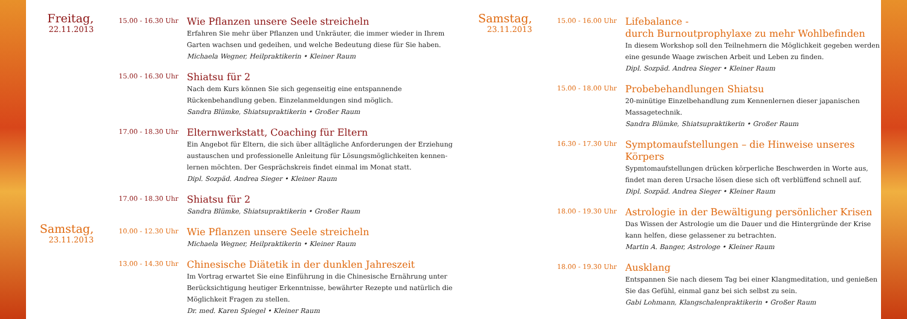Freitag,
22.11.2013
15.00 - 16.30 Uhr
Wie Pflanzen unsere Seele streicheln
Erfahren Sie mehr über Pflanzen und Unkräuter, die immer wieder in Ihrem Garten wachsen und gedeihen, und welche Bedeutung diese für Sie haben.
Michaela Wegner, Heilpraktikerin • Kleiner Raum
15.00 - 16.30 Uhr
Shiatsu für 2
Nach dem Kurs können Sie sich gegenseitig eine entspannende Rückenbehandlung geben. Einzelanmeldungen sind möglich.
Sandra Blümke, Shiatsupraktikerin • Großer Raum
17.00 - 18.30 Uhr
Elternwerkstatt, Coaching für Eltern
Ein Angebot für Eltern, die sich über alltägliche Anforderungen der Erziehung austauschen und professionelle Anleitung für Lösungsmöglichkeiten kennen-lernen möchten. Der Gesprächskreis findet einmal im Monat statt.
Dipl. Sozpäd. Andrea Sieger • Kleiner Raum
17.00 - 18.30 Uhr
Shiatsu für 2
Sandra Blümke, Shiatsupraktikerin • Großer Raum
Samstag,
23.11.2013
10.00 - 12.30 Uhr
Wie Pflanzen unsere Seele streicheln
Michaela Wegner, Heilpraktikerin • Kleiner Raum
13.00 - 14.30 Uhr
Chinesische Diätetik in der dunklen Jahreszeit
Im Vortrag erwartet Sie eine Einführung in die Chinesische Ernährung unter Berücksichtigung heutiger Erkenntnisse, bewährter Rezepte und natürlich die Möglichkeit Fragen zu stellen.
Dr. med. Karen Spiegel • Kleiner Raum
Samstag,
23.11.2013
15.00 - 16.00 Uhr
Lifebalance -
durch Burnoutprophylaxe zu mehr Wohlbefinden
In diesem Workshop soll den Teilnehmern die Möglichkeit gegeben werden eine gesunde Waage zwischen Arbeit und Leben zu finden.
Dipl. Sozpäd. Andrea Sieger • Kleiner Raum
15.00 - 18.00 Uhr
Probebehandlungen Shiatsu
20-minütige Einzelbehandlung zum Kennenlernen dieser japanischen Massagetechnik.
Sandra Blümke, Shiatsupraktikerin • Großer Raum
16.30 - 17.30 Uhr
Symptomaufstellungen – die Hinweise unseres Körpers
Sypmtomaufstellungen drücken körperliche Beschwerden in Worte aus, findet man deren Ursache lösen diese sich oft verblüffend schnell auf.
Dipl. Sozpäd. Andrea Sieger • Kleiner Raum
18.00 - 19.30 Uhr
Astrologie in der Bewältigung persönlicher Krisen
Das Wissen der Astrologie um die Dauer und die Hintergründe der Krise kann helfen, diese gelassener zu betrachten.
Martin A. Banger, Astrologe • Kleiner Raum
18.00 - 19.30 Uhr
Ausklang
Entspannen Sie nach diesem Tag bei einer Klangmeditation, und genießen Sie das Gefühl, einmal ganz bei sich selbst zu sein.
Gabi Lohmann, Klangschalenpraktikerin • Großer Raum